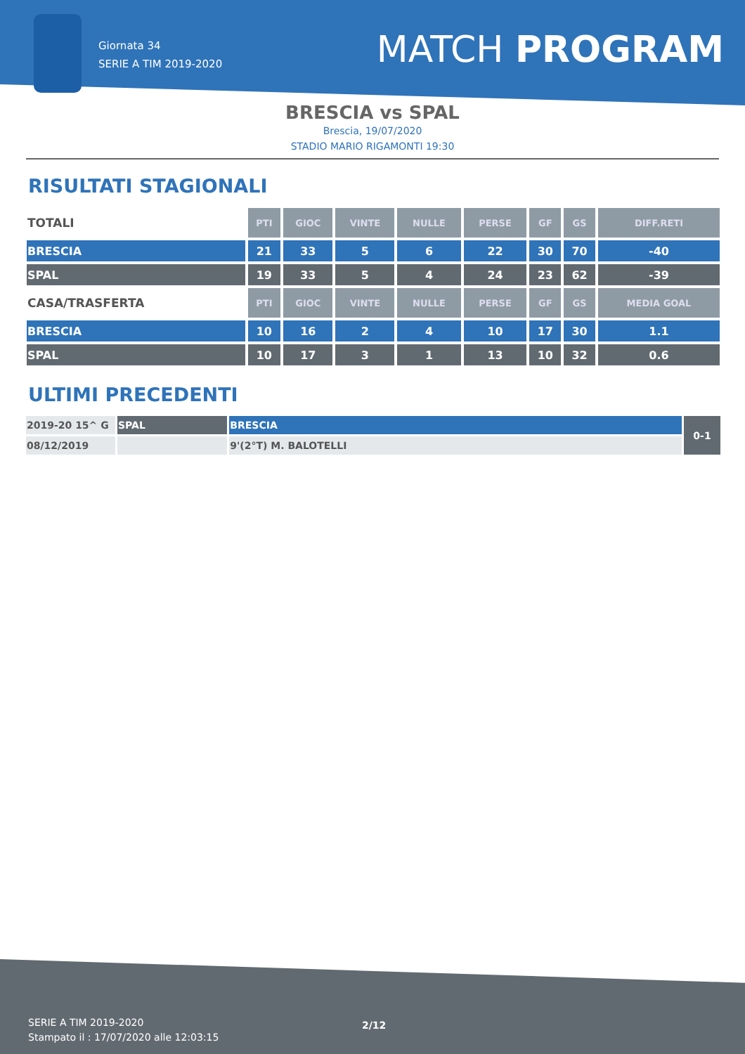Giornata 34
SERIE A TIM 2019-2020
MATCH PROGRAM
BRESCIA vs SPAL
Brescia, 19/07/2020
STADIO MARIO RIGAMONTI 19:30
RISULTATI STAGIONALI
| TOTALI | PTI | GIOC | VINTE | NULLE | PERSE | GF | GS | DIFF.RETI |
| --- | --- | --- | --- | --- | --- | --- | --- | --- |
| BRESCIA | 21 | 33 | 5 | 6 | 22 | 30 | 70 | -40 |
| SPAL | 19 | 33 | 5 | 4 | 24 | 23 | 62 | -39 |
| CASA/TRASFERTA | PTI | GIOC | VINTE | NULLE | PERSE | GF | GS | MEDIA GOAL |
| BRESCIA | 10 | 16 | 2 | 4 | 10 | 17 | 30 | 1.1 |
| SPAL | 10 | 17 | 3 | 1 | 13 | 10 | 32 | 0.6 |
ULTIMI PRECEDENTI
| 2019-20 15^ G | SPAL | BRESCIA | 0-1 |
| 08/12/2019 | | 9'(2°T) M. BALOTELLI | |
SERIE A TIM 2019-2020
Stampato il : 17/07/2020 alle 12:03:15
2/12